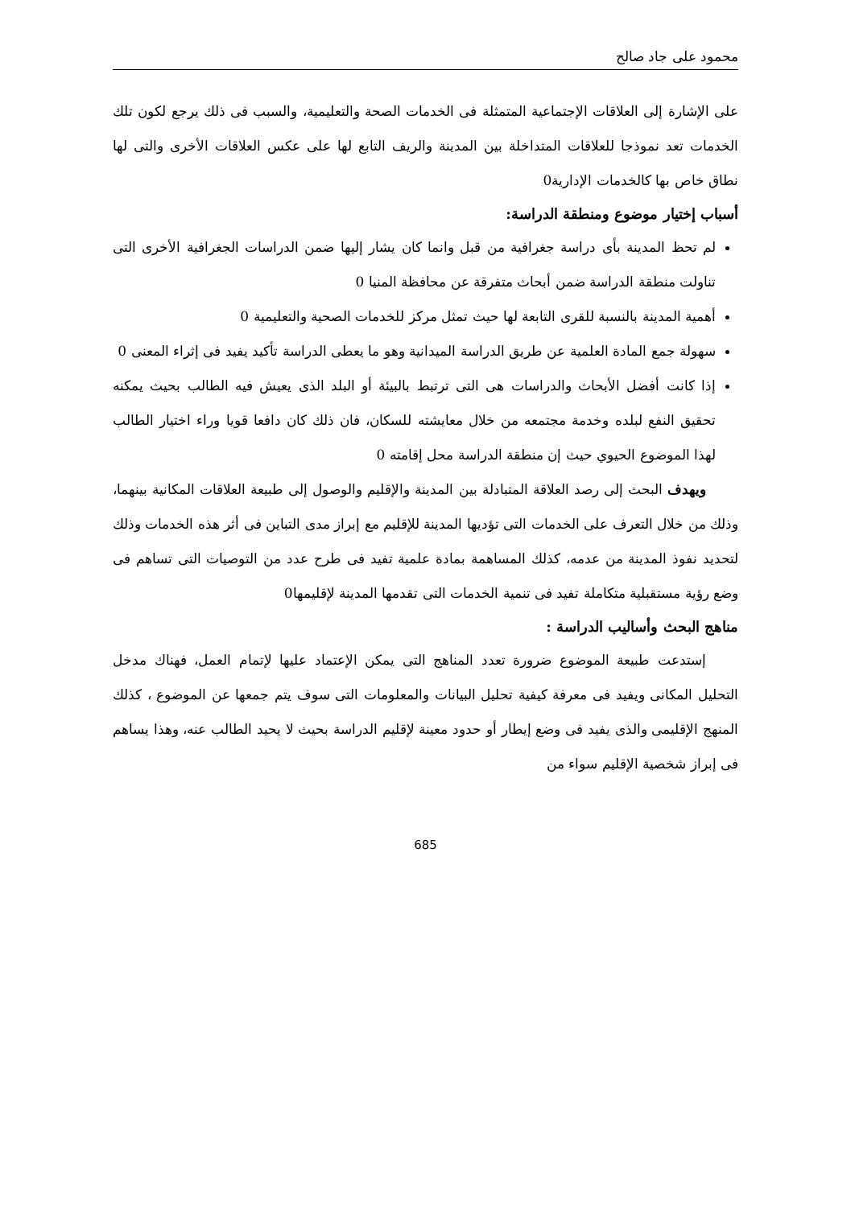محمود على جاد صالح
على الإشارة إلى العلاقات الإجتماعية المتمثلة فى الخدمات الصحة والتعليمية، والسبب فى ذلك يرجع لكون تلك الخدمات تعد نموذجا للعلاقات المتداخلة بين المدينة والريف التابع لها على عكس العلاقات الأخرى والتى لها نطاق خاص بها كالخدمات الإدارية0
أسباب إختيار موضوع ومنطقة الدراسة:
لم تحظ المدينة بأى دراسة جغرافية من قبل وانما كان يشار إليها ضمن الدراسات الجغرافية الأخرى التى تناولت منطقة الدراسة ضمن أبحاث متفرقة عن محافظة المنيا 0
أهمية المدينة بالنسبة للقرى التابعة لها حيث تمثل مركز للخدمات الصحية والتعليمية 0
سهولة جمع المادة العلمية عن طريق الدراسة الميدانية وهو ما يعطى الدراسة تأكيد يفيد فى إثراء المعنى 0
إذا كانت أفضل الأبحاث والدراسات هى التى ترتبط بالبيئة أو البلد الذى يعيش فيه الطالب بحيث يمكنه تحقيق النفع لبلده وخدمة مجتمعه من خلال معايشته للسكان، فان ذلك كان دافعا قويا وراء اختيار الطالب لهذا الموضوع الحيوي حيث إن منطقة الدراسة محل إقامته 0
ويهدف البحث إلى رصد العلاقة المتبادلة بين المدينة والإقليم والوصول إلى طبيعة العلاقات المكانية بينهما، وذلك من خلال التعرف على الخدمات التى تؤديها المدينة للإقليم مع إبراز مدى التباين فى أثر هذه الخدمات وذلك لتحديد نفوذ المدينة من عدمه، كذلك المساهمة بمادة علمية تفيد فى طرح عدد من التوصيات التى تساهم فى وضع رؤية مستقبلية متكاملة تفيد فى تنمية الخدمات التى تقدمها المدينة لإقليمها0
مناهج البحث وأساليب الدراسة :
إستدعت طبيعة الموضوع ضرورة تعدد المناهج التى يمكن الإعتماد عليها لإتمام العمل، فهناك مدخل التحليل المكانى ويفيد فى معرفة كيفية تحليل البيانات والمعلومات التى سوف يتم جمعها عن الموضوع ، كذلك المنهج الإقليمى والذى يفيد فى وضع إيطار أو حدود معينة لإقليم الدراسة بحيث لا يحيد الطالب عنه، وهذا يساهم فى إبراز شخصية الإقليم سواء من
685